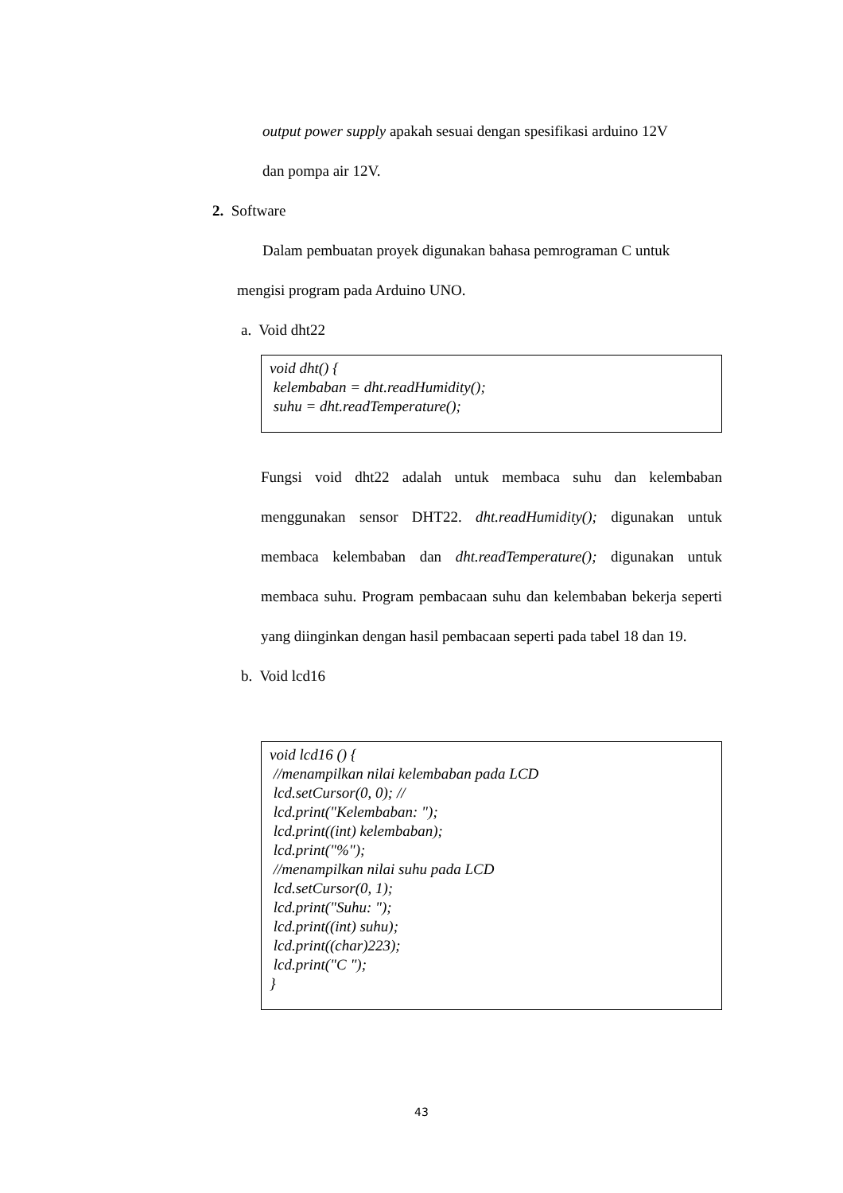output power supply apakah sesuai dengan spesifikasi arduino 12V
dan pompa air 12V.
2. Software
Dalam pembuatan proyek digunakan bahasa pemrograman C untuk
mengisi program pada Arduino UNO.
a. Void dht22
void dht() {
kelembaban = dht.readHumidity();
suhu = dht.readTemperature();
Fungsi void dht22 adalah untuk membaca suhu dan kelembaban menggunakan sensor DHT22. dht.readHumidity(); digunakan untuk membaca kelembaban dan dht.readTemperature(); digunakan untuk membaca suhu. Program pembacaan suhu dan kelembaban bekerja seperti yang diinginkan dengan hasil pembacaan seperti pada tabel 18 dan 19.
b. Void lcd16
void lcd16 () {
//menampilkan nilai kelembaban pada LCD
lcd.setCursor(0, 0); //
lcd.print("Kelembaban: ");
lcd.print((int) kelembaban);
lcd.print("%");
//menampilkan nilai suhu pada LCD
lcd.setCursor(0, 1);
lcd.print("Suhu: ");
lcd.print((int) suhu);
lcd.print((char)223);
lcd.print("C ");
}
43